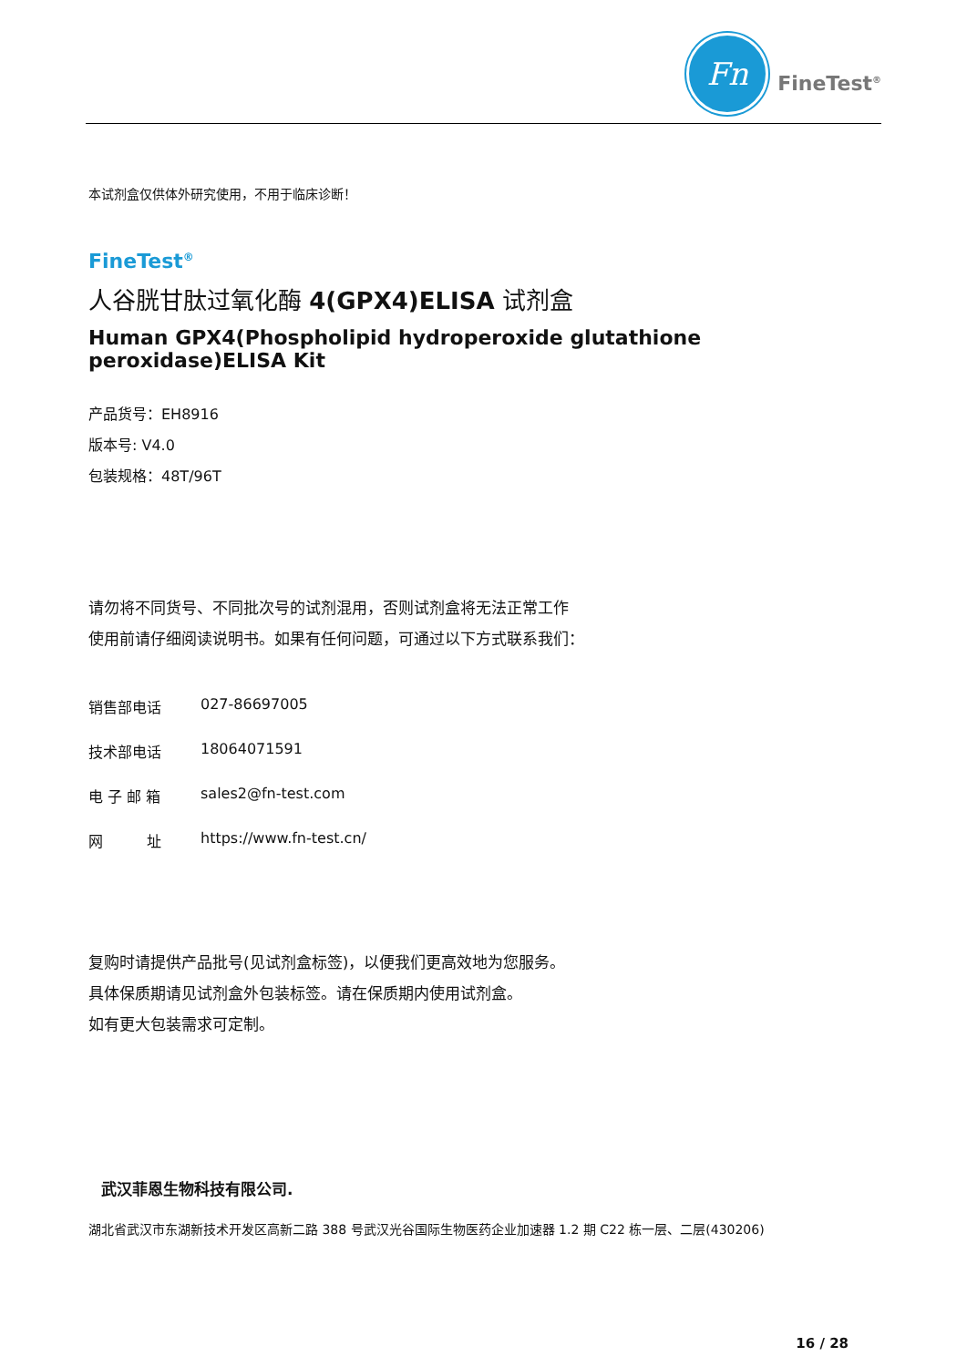Fn
FineTest<sup>®</sup>
本试剂盒仅供体外研究使用，不用于临床诊断！
FineTest<sup>®</sup>
人谷胱甘肽过氧化酶 4(GPX4)ELISA 试剂盒
Human GPX4(Phospholipid hydroperoxide glutathione peroxidase)ELISA Kit
产品货号：EH8916
版本号: V4.0
包装规格：48T/96T
请勿将不同货号、不同批次号的试剂混用，否则试剂盒将无法正常工作
使用前请仔细阅读说明书。如果有任何问题，可通过以下方式联系我们：
销售部电话 027-86697005
技术部电话 18064071591
电 子 邮 箱 sales2@fn-test.com
网　　　址 https://www.fn-test.cn/
复购时请提供产品批号(见试剂盒标签)，以便我们更高效地为您服务。
具体保质期请见试剂盒外包装标签。请在保质期内使用试剂盒。
如有更大包装需求可定制。
武汉菲恩生物科技有限公司.
湖北省武汉市东湖新技术开发区高新二路 388 号武汉光谷国际生物医药企业加速器 1.2 期 C22 栋一层、二层(430206)
16 / 28